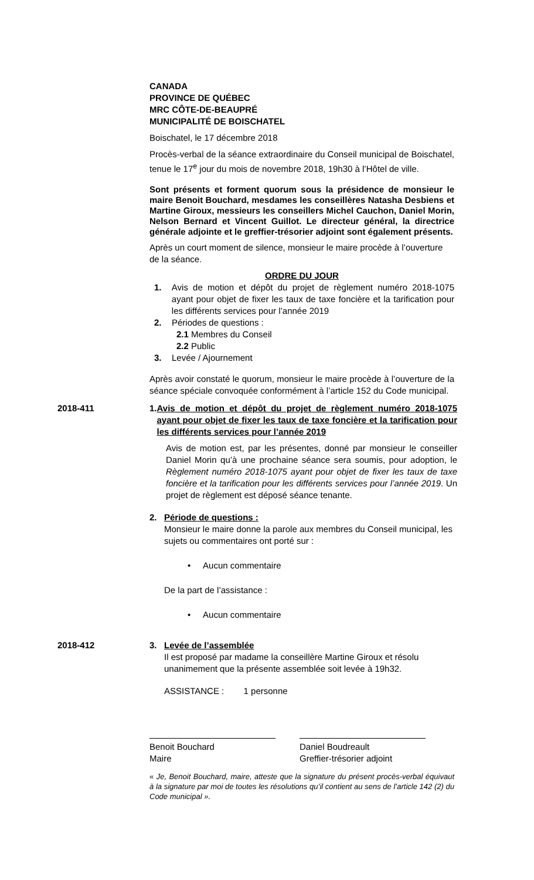CANADA
PROVINCE DE QUÉBEC
MRC CÔTE-DE-BEAUPRÉ
MUNICIPALITÉ DE BOISCHATEL
Boischatel, le 17 décembre 2018
Procès-verbal de la séance extraordinaire du Conseil municipal de Boischatel, tenue le 17<sup>e</sup> jour du mois de novembre 2018, 19h30 à l’Hôtel de ville.
Sont présents et forment quorum sous la présidence de monsieur le maire Benoit Bouchard, mesdames les conseillères Natasha Desbiens et Martine Giroux, messieurs les conseillers Michel Cauchon, Daniel Morin, Nelson Bernard et Vincent Guillot. Le directeur général, la directrice générale adjointe et le greffier-trésorier adjoint sont également présents.
Après un court moment de silence, monsieur le maire procède à l’ouverture de la séance.
ORDRE DU JOUR
1. Avis de motion et dépôt du projet de règlement numéro 2018-1075 ayant pour objet de fixer les taux de taxe foncière et la tarification pour les différents services pour l’année 2019
2. Périodes de questions :
2.1 Membres du Conseil
2.2 Public
3. Levée / Ajournement
Après avoir constaté le quorum, monsieur le maire procède à l’ouverture de la séance spéciale convoquée conformément à l’article 152 du Code municipal.
2018-411 1. Avis de motion et dépôt du projet de règlement numéro 2018-1075 ayant pour objet de fixer les taux de taxe foncière et la tarification pour les différents services pour l’année 2019
Avis de motion est, par les présentes, donné par monsieur le conseiller Daniel Morin qu’à une prochaine séance sera soumis, pour adoption, le Règlement numéro 2018-1075 ayant pour objet de fixer les taux de taxe foncière et la tarification pour les différents services pour l’année 2019. Un projet de règlement est déposé séance tenante.
2. Période de questions :
Monsieur le maire donne la parole aux membres du Conseil municipal, les sujets ou commentaires ont porté sur :
• Aucun commentaire
De la part de l’assistance :
• Aucun commentaire
2018-412 3. Levée de l’assemblée
Il est proposé par madame la conseillère Martine Giroux et résolu unanimement que la présente assemblée soit levée à 19h32.
ASSISTANCE : 1 personne
Benoit Bouchard
Maire
Daniel Boudreault
Greffier-trésorier adjoint
« Je, Benoit Bouchard, maire, atteste que la signature du présent procès-verbal équivaut à la signature par moi de toutes les résolutions qu’il contient au sens de l’article 142 (2) du Code municipal ».